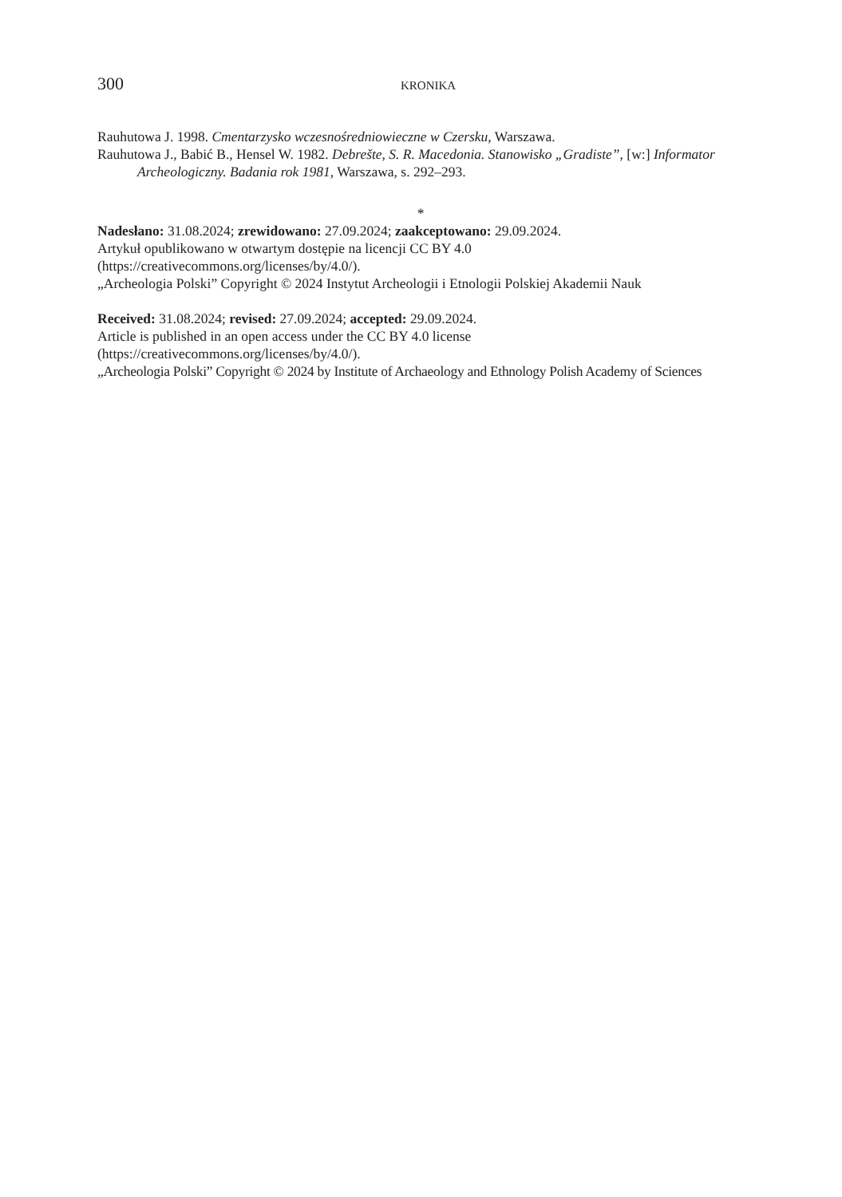300 KRONIKA
Rauhutowa J. 1998. Cmentarzysko wczesnośredniowieczne w Czersku, Warszawa.
Rauhutowa J., Babić B., Hensel W. 1982. Debrešte, S. R. Macedonia. Stanowisko „Gradiste”, [w:] Informator Archeologiczny. Badania rok 1981, Warszawa, s. 292–293.
*
Nadesłano: 31.08.2024; zrewidowano: 27.09.2024; zaakceptowano: 29.09.2024.
Artykuł opublikowano w otwartym dostępie na licencji CC BY 4.0
(https://creativecommons.org/licenses/by/4.0/).
„Archeologia Polski” Copyright © 2024 Instytut Archeologii i Etnologii Polskiej Akademii Nauk
Received: 31.08.2024; revised: 27.09.2024; accepted: 29.09.2024.
Article is published in an open access under the CC BY 4.0 license
(https://creativecommons.org/licenses/by/4.0/).
„Archeologia Polski” Copyright © 2024 by Institute of Archaeology and Ethnology Polish Academy of Sciences